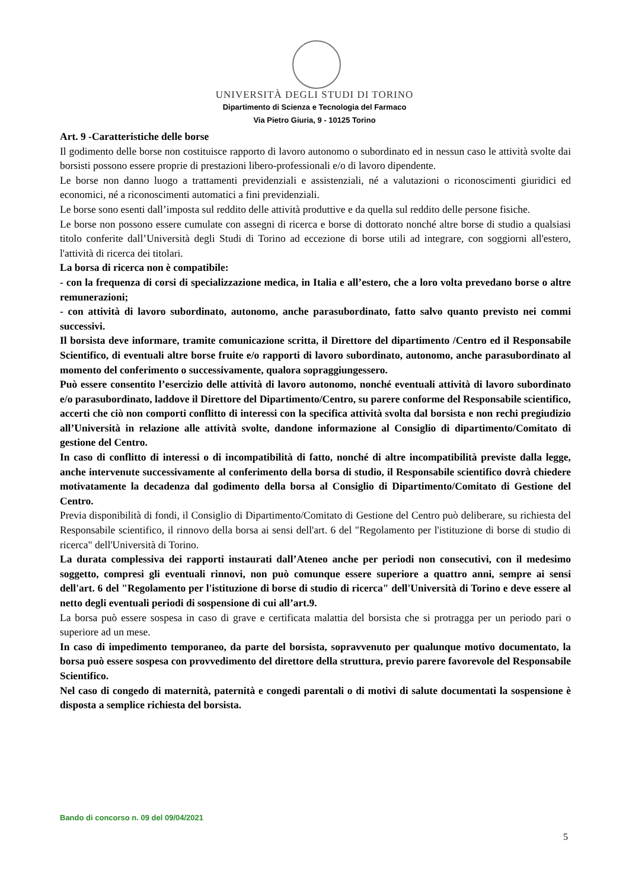UNIVERSITÀ DEGLI STUDI DI TORINO
Dipartimento di Scienza e Tecnologia del Farmaco
Via Pietro Giuria, 9 - 10125 Torino
Art. 9 -Caratteristiche delle borse
Il godimento delle borse non costituisce rapporto di lavoro autonomo o subordinato ed in nessun caso le attività svolte dai borsisti possono essere proprie di prestazioni libero-professionali e/o di lavoro dipendente.
Le borse non danno luogo a trattamenti previdenziali e assistenziali, né a valutazioni o riconoscimenti giuridici ed economici, né a riconoscimenti automatici a fini previdenziali.
Le borse sono esenti dall’imposta sul reddito delle attività produttive e da quella sul reddito delle persone fisiche.
Le borse non possono essere cumulate con assegni di ricerca e borse di dottorato nonché altre borse di studio a qualsiasi titolo conferite dall’Università degli Studi di Torino ad eccezione di borse utili ad integrare, con soggiorni all'estero, l'attività di ricerca dei titolari.
La borsa di ricerca non è compatibile:
- con la frequenza di corsi di specializzazione medica, in Italia e all’estero, che a loro volta prevedano borse o altre remunerazioni;
- con attività di lavoro subordinato, autonomo, anche parasubordinato, fatto salvo quanto previsto nei commi successivi.
Il borsista deve informare, tramite comunicazione scritta, il Direttore del dipartimento /Centro ed il Responsabile Scientifico, di eventuali altre borse fruite e/o rapporti di lavoro subordinato, autonomo, anche parasubordinato al momento del conferimento o successivamente, qualora sopraggiungessero.
Può essere consentito l’esercizio delle attività di lavoro autonomo, nonché eventuali attività di lavoro subordinato e/o parasubordinato, laddove il Direttore del Dipartimento/Centro, su parere conforme del Responsabile scientifico, accerti che ciò non comporti conflitto di interessi con la specifica attività svolta dal borsista e non rechi pregiudizio all’Università in relazione alle attività svolte, dandone informazione al Consiglio di dipartimento/Comitato di gestione del Centro.
In caso di conflitto di interessi o di incompatibilità di fatto, nonché di altre incompatibilità previste dalla legge, anche intervenute successivamente al conferimento della borsa di studio, il Responsabile scientifico dovrà chiedere motivatamente la decadenza dal godimento della borsa al Consiglio di Dipartimento/Comitato di Gestione del Centro.
Previa disponibilità di fondi, il Consiglio di Dipartimento/Comitato di Gestione del Centro può deliberare, su richiesta del Responsabile scientifico, il rinnovo della borsa ai sensi dell'art. 6 del "Regolamento per l'istituzione di borse di studio di ricerca" dell'Università di Torino.
La durata complessiva dei rapporti instaurati dall’Ateneo anche per periodi non consecutivi, con il medesimo soggetto, compresi gli eventuali rinnovi, non può comunque essere superiore a quattro anni, sempre ai sensi dell'art. 6 del "Regolamento per l'istituzione di borse di studio di ricerca" dell'Università di Torino e deve essere al netto degli eventuali periodi di sospensione di cui all’art.9.
La borsa può essere sospesa in caso di grave e certificata malattia del borsista che si protragga per un periodo pari o superiore ad un mese.
In caso di impedimento temporaneo, da parte del borsista, sopravvenuto per qualunque motivo documentato, la borsa può essere sospesa con provvedimento del direttore della struttura, previo parere favorevole del Responsabile Scientifico.
Nel caso di congedo di maternità, paternità e congedi parentali o di motivi di salute documentati la sospensione è disposta a semplice richiesta del borsista.
Bando di concorso n. 09 del 09/04/2021
5